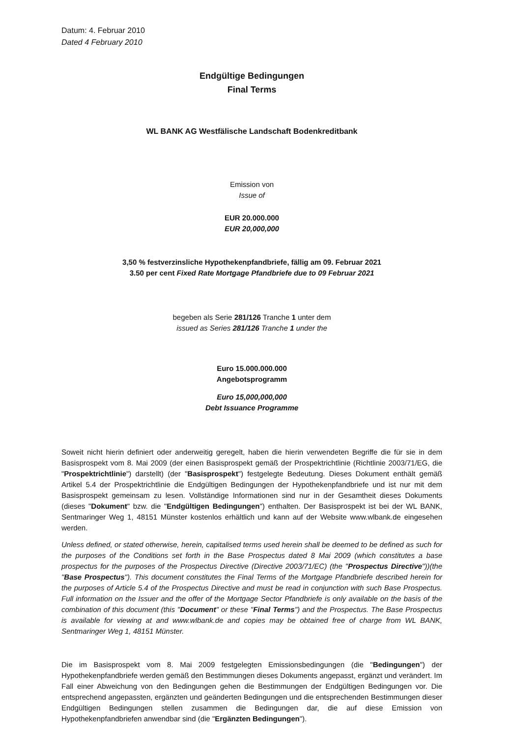Datum: 4. Februar 2010
Dated 4 February 2010
Endgültige Bedingungen
Final Terms
WL BANK AG Westfälische Landschaft Bodenkreditbank
Emission von
Issue of
EUR 20.000.000
EUR 20,000,000
3,50 % festverzinsliche Hypothekenpfandbriefe, fällig am 09. Februar 2021
3.50 per cent Fixed Rate Mortgage Pfandbriefe due to 09 Februar 2021
begeben als Serie 281/126 Tranche 1 unter dem
issued as Series 281/126 Tranche 1 under the
Euro 15.000.000.000
Angebotsprogramm
Euro 15,000,000,000
Debt Issuance Programme
Soweit nicht hierin definiert oder anderweitig geregelt, haben die hierin verwendeten Begriffe die für sie in dem Basisprospekt vom 8. Mai 2009 (der einen Basisprospekt gemäß der Prospektrichtlinie (Richtlinie 2003/71/EG, die "Prospektrichtlinie") darstellt) (der "Basisprospekt") festgelegte Bedeutung. Dieses Dokument enthält gemäß Artikel 5.4 der Prospektrichtlinie die Endgültigen Bedingungen der Hypothekenpfandbriefe und ist nur mit dem Basisprospekt gemeinsam zu lesen. Vollständige Informationen sind nur in der Gesamtheit dieses Dokuments (dieses "Dokument" bzw. die "Endgültigen Bedingungen") enthalten. Der Basisprospekt ist bei der WL BANK, Sentmaringer Weg 1, 48151 Münster kostenlos erhältlich und kann auf der Website www.wlbank.de eingesehen werden.
Unless defined, or stated otherwise, herein, capitalised terms used herein shall be deemed to be defined as such for the purposes of the Conditions set forth in the Base Prospectus dated 8 Mai 2009 (which constitutes a base prospectus for the purposes of the Prospectus Directive (Directive 2003/71/EC) (the "Prospectus Directive"))(the "Base Prospectus"). This document constitutes the Final Terms of the Mortgage Pfandbriefe described herein for the purposes of Article 5.4 of the Prospectus Directive and must be read in conjunction with such Base Prospectus. Full information on the Issuer and the offer of the Mortgage Sector Pfandbriefe is only available on the basis of the combination of this document (this "Document" or these "Final Terms") and the Prospectus. The Base Prospectus is available for viewing at and www.wlbank.de and copies may be obtained free of charge from WL BANK, Sentmaringer Weg 1, 48151 Münster.
Die im Basisprospekt vom 8. Mai 2009 festgelegten Emissionsbedingungen (die "Bedingungen") der Hypothekenpfandbriefe werden gemäß den Bestimmungen dieses Dokuments angepasst, ergänzt und verändert. Im Fall einer Abweichung von den Bedingungen gehen die Bestimmungen der Endgültigen Bedingungen vor. Die entsprechend angepassten, ergänzten und geänderten Bedingungen und die entsprechenden Bestimmungen dieser Endgültigen Bedingungen stellen zusammen die Bedingungen dar, die auf diese Emission von Hypothekenpfandbriefen anwendbar sind (die "Ergänzten Bedingungen").